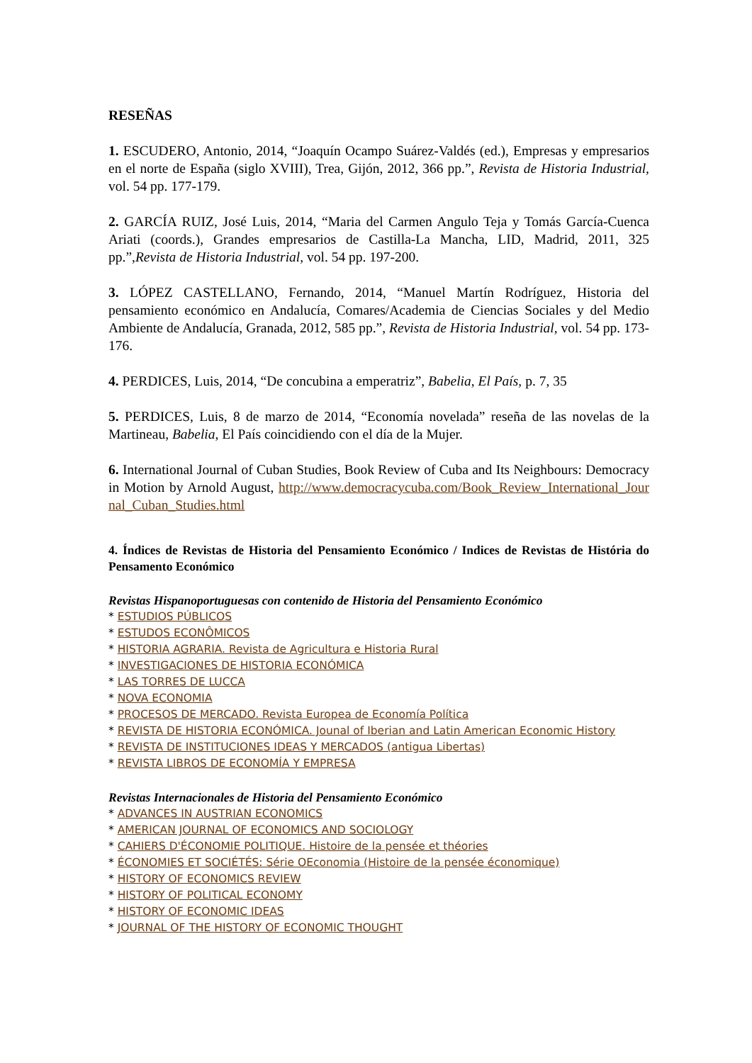RESEÑAS
1. ESCUDERO, Antonio, 2014, “Joaquín Ocampo Suárez-Valdés (ed.), Empresas y empresarios en el norte de España (siglo XVIII), Trea, Gijón, 2012, 366 pp.”, Revista de Historia Industrial, vol. 54 pp. 177-179.
2. GARCÍA RUIZ, José Luis, 2014, “Maria del Carmen Angulo Teja y Tomás García-Cuenca Ariati (coords.), Grandes empresarios de Castilla-La Mancha, LID, Madrid, 2011, 325 pp.”,Revista de Historia Industrial, vol. 54 pp. 197-200.
3. LÓPEZ CASTELLANO, Fernando, 2014, “Manuel Martín Rodríguez, Historia del pensamiento económico en Andalucía, Comares/Academia de Ciencias Sociales y del Medio Ambiente de Andalucía, Granada, 2012, 585 pp.”, Revista de Historia Industrial, vol. 54 pp. 173-176.
4. PERDICES, Luis, 2014, “De concubina a emperatriz”, Babelia, El País, p. 7, 35
5. PERDICES, Luis, 8 de marzo de 2014, “Economía novelada” reseña de las novelas de la Martineau, Babelia, El País coincidiendo con el día de la Mujer.
6. International Journal of Cuban Studies, Book Review of Cuba and Its Neighbours: Democracy in Motion by Arnold August, http://www.democracycuba.com/Book_Review_International_Journal_Cuban_Studies.html
4. Índices de Revistas de Historia del Pensamiento Económico / Indices de Revistas de História do Pensamento Económico
Revistas Hispanoportuguesas con contenido de Historia del Pensamiento Económico
* ESTUDIOS PÚBLICOS
* ESTUDOS ECONÔMICOS
* HISTORIA AGRARIA. Revista de Agricultura e Historia Rural
* INVESTIGACIONES DE HISTORIA ECONÓMICA
* LAS TORRES DE LUCCA
* NOVA ECONOMIA
* PROCESOS DE MERCADO. Revista Europea de Economía Política
* REVISTA DE HISTORIA ECONÓMICA. Jounal of Iberian and Latin American Economic History
* REVISTA DE INSTITUCIONES IDEAS Y MERCADOS (antigua Libertas)
* REVISTA LIBROS DE ECONOMÍA Y EMPRESA
Revistas Internacionales de Historia del Pensamiento Económico
* ADVANCES IN AUSTRIAN ECONOMICS
* AMERICAN JOURNAL OF ECONOMICS AND SOCIOLOGY
* CAHIERS D'ÉCONOMIE POLITIQUE. Histoire de la pensée et théories
* ÉCONOMIES ET SOCIÉTÉS: Série OEconomia (Histoire de la pensée économique)
* HISTORY OF ECONOMICS REVIEW
* HISTORY OF POLITICAL ECONOMY
* HISTORY OF ECONOMIC IDEAS
* JOURNAL OF THE HISTORY OF ECONOMIC THOUGHT